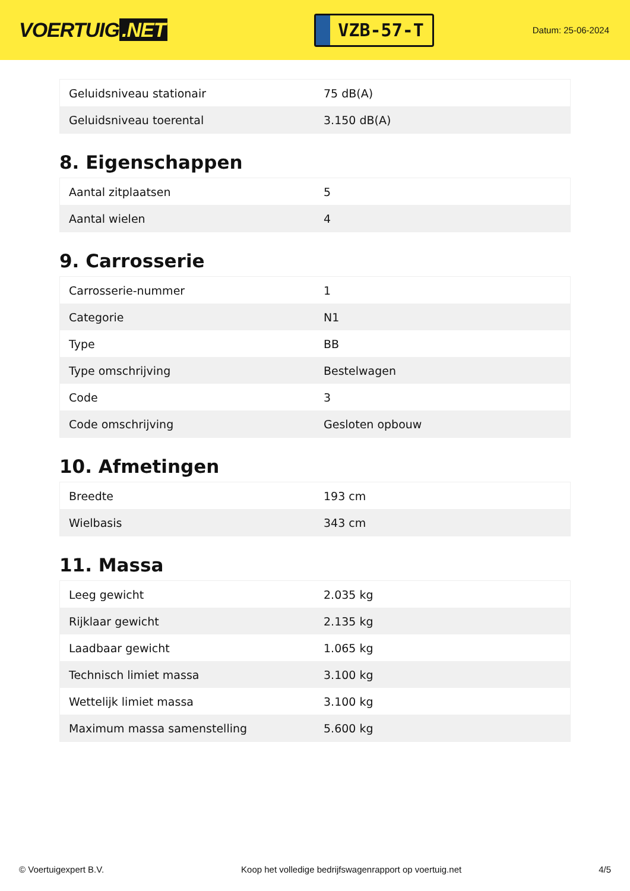VOERTUIG.NET
VZB-57-T
Datum: 25-06-2024
| Geluidsniveau stationair | 75 dB(A) |
| Geluidsniveau toerental | 3.150 dB(A) |
8. Eigenschappen
| Aantal zitplaatsen | 5 |
| Aantal wielen | 4 |
9. Carrosserie
| Carrosserie-nummer | 1 |
| Categorie | N1 |
| Type | BB |
| Type omschrijving | Bestelwagen |
| Code | 3 |
| Code omschrijving | Gesloten opbouw |
10. Afmetingen
| Breedte | 193 cm |
| Wielbasis | 343 cm |
11. Massa
| Leeg gewicht | 2.035 kg |
| Rijklaar gewicht | 2.135 kg |
| Laadbaar gewicht | 1.065 kg |
| Technisch limiet massa | 3.100 kg |
| Wettelijk limiet massa | 3.100 kg |
| Maximum massa samenstelling | 5.600 kg |
© Voertuigexpert B.V. Koop het volledige bedrijfswagenrapport op voertuig.net 4/5